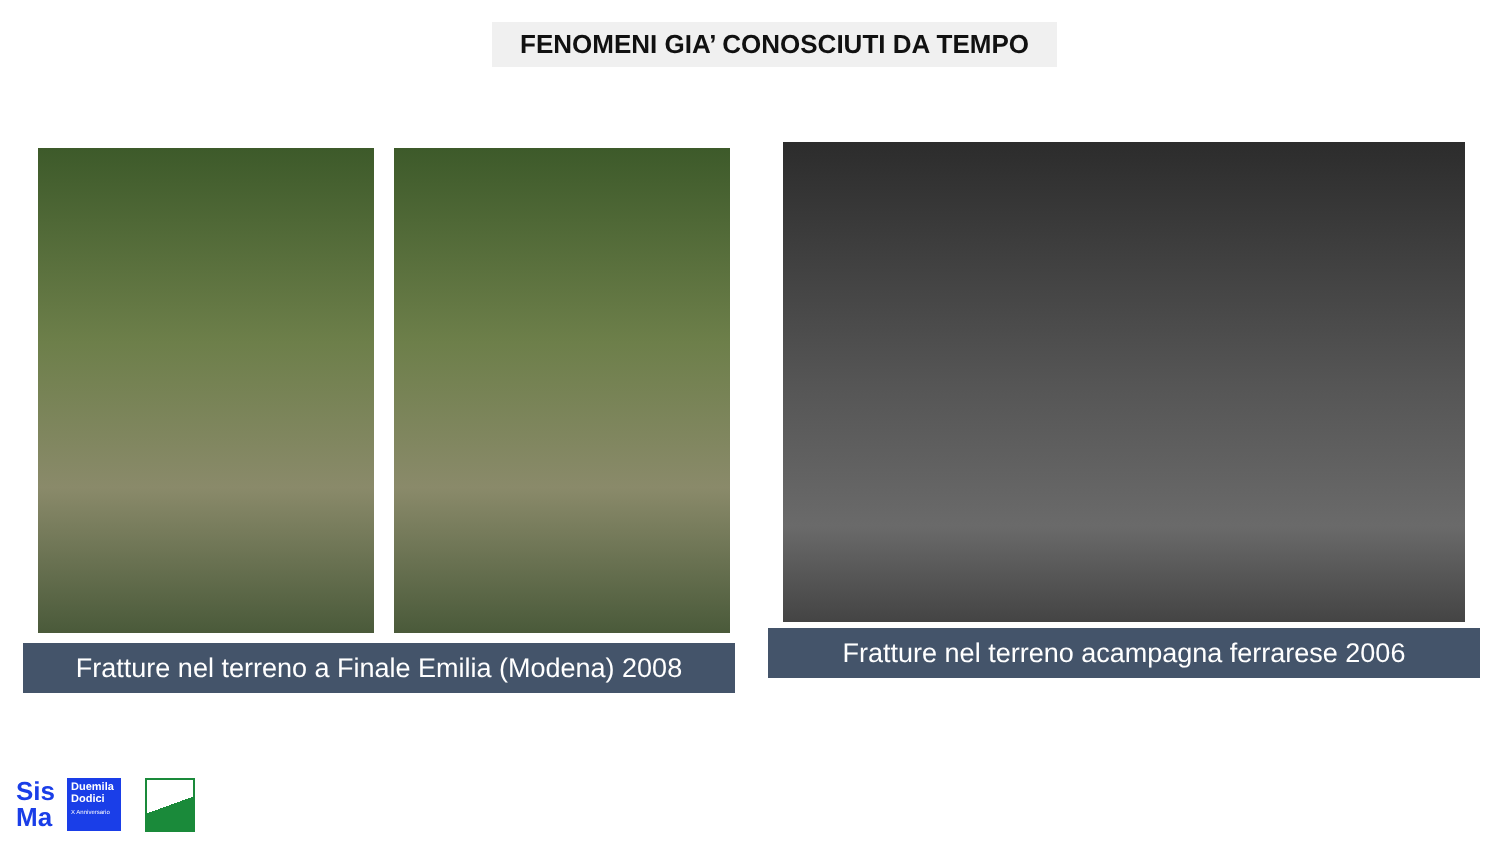FENOMENI GIA’ CONOSCIUTI DA TEMPO
Fratture nel terreno a Finale Emilia (Modena) 2008 Fratture nel terreno acampagna ferrarese 2006
Sis
Ma
Duemila
Dodici
X Anniversario